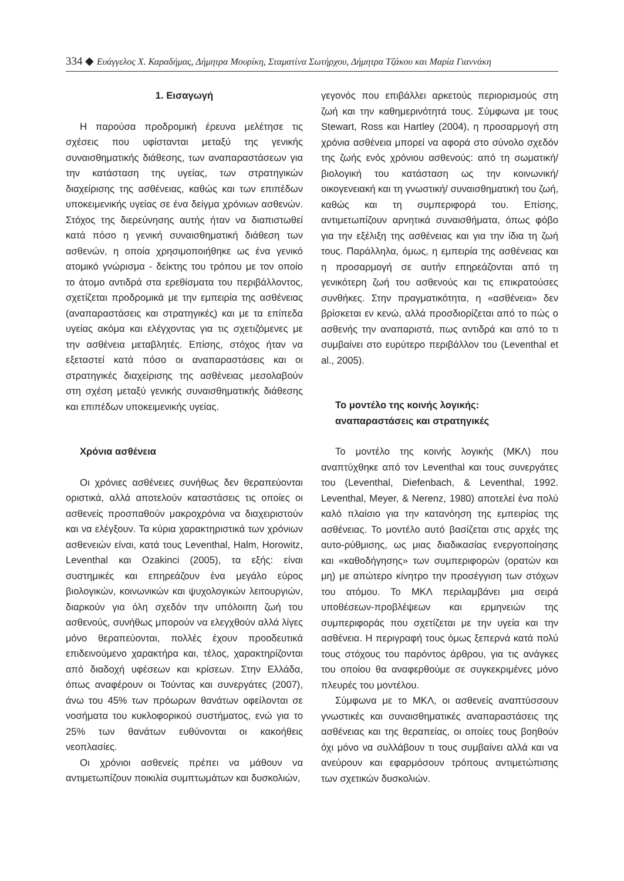334 ◆ Ευάγγελος Χ. Καραδήμας, Δήμητρα Μουρίκη, Σταματίνα Σωτήρχου, Δήμητρα Τζάκου και Μαρία Γιαννάκη
1. Εισαγωγή
Η παρούσα προδρομική έρευνα μελέτησε τις σχέσεις που υφίστανται μεταξύ της γενικής συναισθηματικής διάθεσης, των αναπαραστάσεων για την κατάσταση της υγείας, των στρατηγικών διαχείρισης της ασθένειας, καθώς και των επιπέδων υποκειμενικής υγείας σε ένα δείγμα χρόνιων ασθενών. Στόχος της διερεύνησης αυτής ήταν να διαπιστωθεί κατά πόσο η γενική συναισθηματική διάθεση των ασθενών, η οποία χρησιμοποιήθηκε ως ένα γενικό ατομικό γνώρισμα - δείκτης του τρόπου με τον οποίο το άτομο αντιδρά στα ερεθίσματα του περιβάλλοντος, σχετίζεται προδρομικά με την εμπειρία της ασθένειας (αναπαραστάσεις και στρατηγικές) και με τα επίπεδα υγείας ακόμα και ελέγχοντας για τις σχετιζόμενες με την ασθένεια μεταβλητές. Επίσης, στόχος ήταν να εξεταστεί κατά πόσο οι αναπαραστάσεις και οι στρατηγικές διαχείρισης της ασθένειας μεσολαβούν στη σχέση μεταξύ γενικής συναισθηματικής διάθεσης και επιπέδων υποκειμενικής υγείας.
Χρόνια ασθένεια
Οι χρόνιες ασθένειες συνήθως δεν θεραπεύονται οριστικά, αλλά αποτελούν καταστάσεις τις οποίες οι ασθενείς προσπαθούν μακροχρόνια να διαχειριστούν και να ελέγξουν. Τα κύρια χαρακτηριστικά των χρόνιων ασθενειών είναι, κατά τους Leventhal, Halm, Horowitz, Leventhal και Ozakinci (2005), τα εξής: είναι συστημικές και επηρεάζουν ένα μεγάλο εύρος βιολογικών, κοινωνικών και ψυχολογικών λειτουργιών, διαρκούν για όλη σχεδόν την υπόλοιπη ζωή του ασθενούς, συνήθως μπορούν να ελεγχθούν αλλά λίγες μόνο θεραπεύονται, πολλές έχουν προοδευτικά επιδεινούμενο χαρακτήρα και, τέλος, χαρακτηρίζονται από διαδοχή υφέσεων και κρίσεων. Στην Ελλάδα, όπως αναφέρουν οι Τούντας και συνεργάτες (2007), άνω του 45% των πρόωρων θανάτων οφείλονται σε νοσήματα του κυκλοφορικού συστήματος, ενώ για το 25% των θανάτων ευθύνονται οι κακοήθεις νεοπλασίες.
Οι χρόνιοι ασθενείς πρέπει να μάθουν να αντιμετωπίζουν ποικιλία συμπτωμάτων και δυσκολιών,
γεγονός που επιβάλλει αρκετούς περιορισμούς στη ζωή και την καθημερινότητά τους. Σύμφωνα με τους Stewart, Ross και Hartley (2004), η προσαρμογή στη χρόνια ασθένεια μπορεί να αφορά στο σύνολο σχεδόν της ζωής ενός χρόνιου ασθενούς: από τη σωματική/βιολογική του κατάσταση ως την κοινωνική/οικογενειακή και τη γνωστική/ συναισθηματική του ζωή, καθώς και τη συμπεριφορά του. Επίσης, αντιμετωπίζουν αρνητικά συναισθήματα, όπως φόβο για την εξέλιξη της ασθένειας και για την ίδια τη ζωή τους. Παράλληλα, όμως, η εμπειρία της ασθένειας και η προσαρμογή σε αυτήν επηρεάζονται από τη γενικότερη ζωή του ασθενούς και τις επικρατούσες συνθήκες. Στην πραγματικότητα, η «ασθένεια» δεν βρίσκεται εν κενώ, αλλά προσδιορίζεται από το πώς ο ασθενής την αναπαριστά, πως αντιδρά και από το τι συμβαίνει στο ευρύτερο περιβάλλον του (Leventhal et al., 2005).
Το μοντέλο της κοινής λογικής:
αναπαραστάσεις και στρατηγικές
Το μοντέλο της κοινής λογικής (ΜΚΛ) που αναπτύχθηκε από τον Leventhal και τους συνεργάτες του (Leventhal, Diefenbach, & Leventhal, 1992. Leventhal, Meyer, & Nerenz, 1980) αποτελεί ένα πολύ καλό πλαίσιο για την κατανόηση της εμπειρίας της ασθένειας. Το μοντέλο αυτό βασίζεται στις αρχές της αυτο-ρύθμισης, ως μιας διαδικασίας ενεργοποίησης και «καθοδήγησης» των συμπεριφορών (ορατών και μη) με απώτερο κίνητρο την προσέγγιση των στόχων του ατόμου. Το ΜΚΛ περιλαμβάνει μια σειρά υποθέσεων-προβλέψεων και ερμηνειών της συμπεριφοράς που σχετίζεται με την υγεία και την ασθένεια. Η περιγραφή τους όμως ξεπερνά κατά πολύ τους στόχους του παρόντος άρθρου, για τις ανάγκες του οποίου θα αναφερθούμε σε συγκεκριμένες μόνο πλευρές του μοντέλου.
Σύμφωνα με το ΜΚΛ, οι ασθενείς αναπτύσσουν γνωστικές και συναισθηματικές αναπαραστάσεις της ασθένειας και της θεραπείας, οι οποίες τους βοηθούν όχι μόνο να συλλάβουν τι τους συμβαίνει αλλά και να ανεύρουν και εφαρμόσουν τρόπους αντιμετώπισης των σχετικών δυσκολιών.